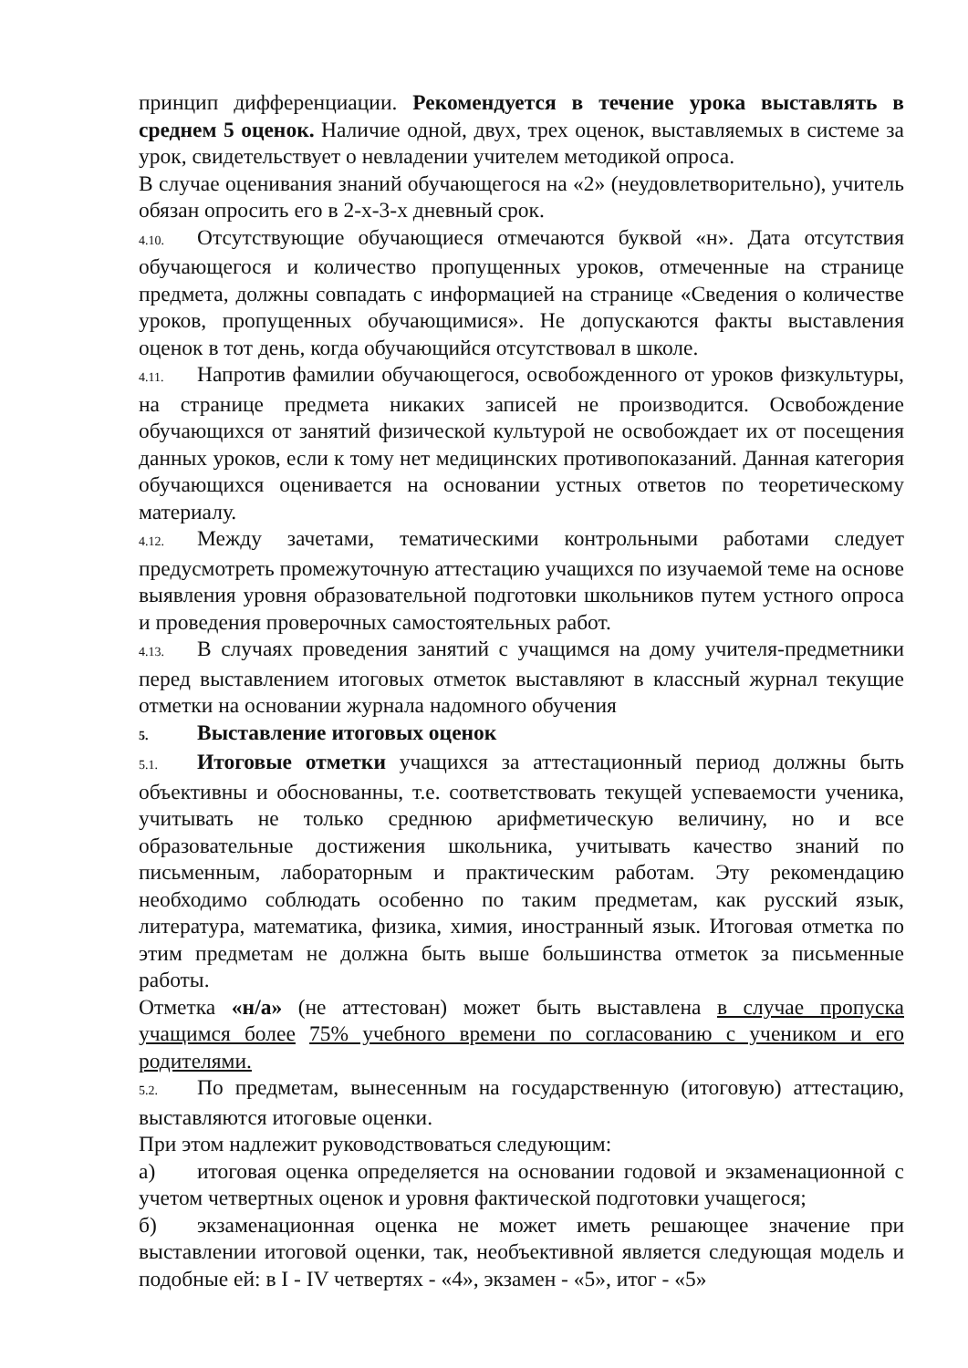принцип дифференциации. Рекомендуется в течение урока выставлять в среднем 5 оценок. Наличие одной, двух, трех оценок, выставляемых в системе за урок, свидетельствует о невладении учителем методикой опроса.
В случае оценивания знаний обучающегося на «2» (неудовлетворительно), учитель обязан опросить его в 2-х-3-х дневный срок.
4.10. Отсутствующие обучающиеся отмечаются буквой «н». Дата отсутствия обучающегося и количество пропущенных уроков, отмеченные на странице предмета, должны совпадать с информацией на странице «Сведения о количестве уроков, пропущенных обучающимися». Не допускаются факты выставления оценок в тот день, когда обучающийся отсутствовал в школе.
4.11. Напротив фамилии обучающегося, освобожденного от уроков физкультуры, на странице предмета никаких записей не производится. Освобождение обучающихся от занятий физической культурой не освобождает их от посещения данных уроков, если к тому нет медицинских противопоказаний. Данная категория обучающихся оценивается на основании устных ответов по теоретическому материалу.
4.12. Между зачетами, тематическими контрольными работами следует предусмотреть промежуточную аттестацию учащихся по изучаемой теме на основе выявления уровня образовательной подготовки школьников путем устного опроса и проведения проверочных самостоятельных работ.
4.13. В случаях проведения занятий с учащимся на дому учителя-предметники перед выставлением итоговых отметок выставляют в классный журнал текущие отметки на основании журнала надомного обучения
5. Выставление итоговых оценок
5.1. Итоговые отметки учащихся за аттестационный период должны быть объективны и обоснованны, т.е. соответствовать текущей успеваемости ученика, учитывать не только среднюю арифметическую величину, но и все образовательные достижения школьника, учитывать качество знаний по письменным, лабораторным и практическим работам. Эту рекомендацию необходимо соблюдать особенно по таким предметам, как русский язык, литература, математика, физика, химия, иностранный язык. Итоговая отметка по этим предметам не должна быть выше большинства отметок за письменные работы.
Отметка «н/а» (не аттестован) может быть выставлена в случае пропуска учащимся более 75% учебного времени по согласованию с учеником и его родителями.
5.2. По предметам, вынесенным на государственную (итоговую) аттестацию, выставляются итоговые оценки.
При этом надлежит руководствоваться следующим:
а) итоговая оценка определяется на основании годовой и экзаменационной с учетом четвертных оценок и уровня фактической подготовки учащегося;
б) экзаменационная оценка не может иметь решающее значение при выставлении итоговой оценки, так, необъективной является следующая модель и подобные ей: в I - IV четвертях - «4», экзамен - «5», итог - «5»